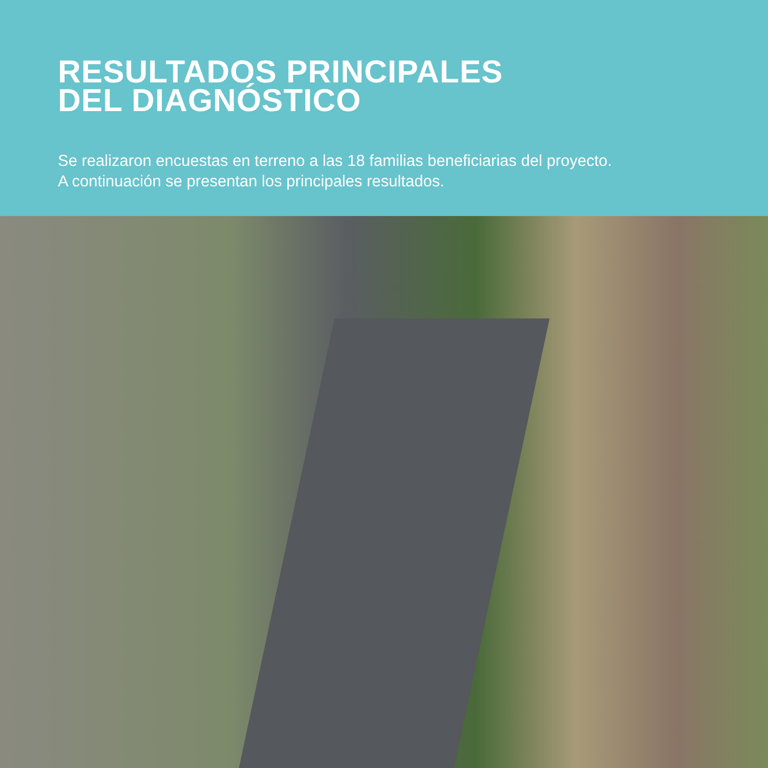RESULTADOS PRINCIPALES
DEL DIAGNÓSTICO
Se realizaron encuestas en terreno a las 18 familias beneficiarias del proyecto.
A continuación se presentan los principales resultados.